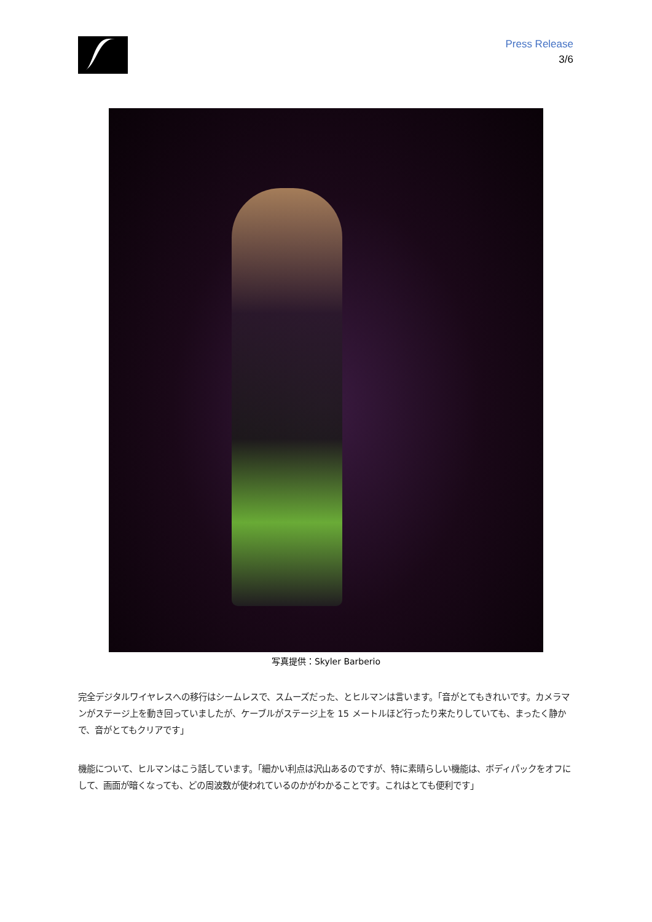Press Release
3/6
写真提供：Skyler Barberio
完全デジタルワイヤレスへの移行はシームレスで、スムーズだった、とヒルマンは言います。「音がとてもきれいです。カメラマンがステージ上を動き回っていましたが、ケーブルがステージ上を 15 メートルほど行ったり来たりしていても、まったく静かで、音がとてもクリアです」
機能について、ヒルマンはこう話しています。「細かい利点は沢山あるのですが、特に素晴らしい機能は、ボディパックをオフにして、画面が暗くなっても、どの周波数が使われているのかがわかることです。これはとても便利です」